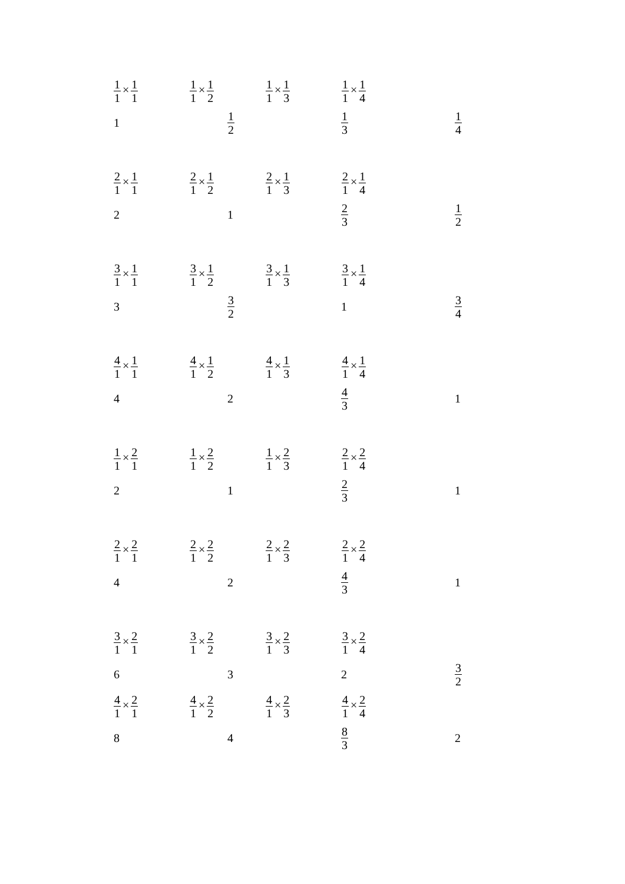1 1 × 1 1 1 1 × 1 2 1 1 × 1 3 1 1 × 1 4
1
1 2 1 3 1 4
2 1 × 1 1 2 1 × 1 2 2 1 × 1 3 2 1 × 1 4
2 1
2 3 1 2
3 1 × 1 1 3 1 × 1 2 3 1 × 1 3 3 1 × 1 4
3
3 2
1
3 4
4 1 × 1 1 4 1 × 1 2 4 1 × 1 3 4 1 × 1 4
4 2
4 3
1
1 1 × 2 1 1 1 × 2 2 1 1 × 2 3 2 1 × 2 4
2 1
2 3
1
2 1 × 2 1 2 1 × 2 2 2 1 × 2 3 2 1 × 2 4
4 2
4 3
1
3 1 × 2 1 3 1 × 2 2 3 1 × 2 3 3 1 × 2 4
6 3 2
3 2
4 1 × 2 1 4 1 × 2 2 4 1 × 2 3 4 1 × 2 4
8 4
8 3
2